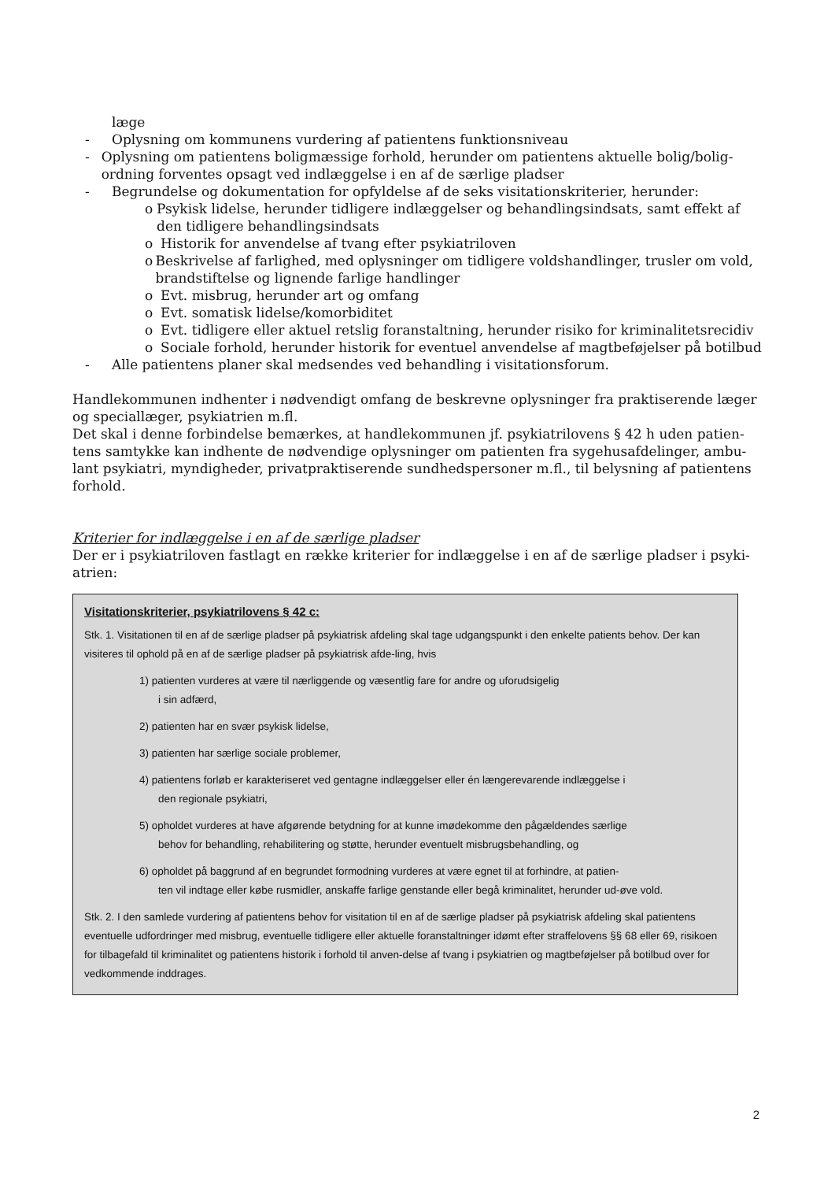læge
- Oplysning om kommunens vurdering af patientens funktionsniveau
- Oplysning om patientens boligmæssige forhold, herunder om patientens aktuelle bolig/bolig-ordning forventes opsagt ved indlæggelse i en af de særlige pladser
- Begrundelse og dokumentation for opfyldelse af de seks visitationskriterier, herunder:
o Psykisk lidelse, herunder tidligere indlæggelser og behandlingsindsats, samt effekt af den tidligere behandlingsindsats
o Historik for anvendelse af tvang efter psykiatriloven
o Beskrivelse af farlighed, med oplysninger om tidligere voldshandlinger, trusler om vold, brandstiftelse og lignende farlige handlinger
o Evt. misbrug, herunder art og omfang
o Evt. somatisk lidelse/komorbiditet
o Evt. tidligere eller aktuel retslig foranstaltning, herunder risiko for kriminalitetsrecidiv
o Sociale forhold, herunder historik for eventuel anvendelse af magtbeføjelser på botilbud
- Alle patientens planer skal medsendes ved behandling i visitationsforum.
Handlekommunen indhenter i nødvendigt omfang de beskrevne oplysninger fra praktiserende læger og speciallæger, psykiatrien m.fl.
Det skal i denne forbindelse bemærkes, at handlekommunen jf. psykiatrilovens § 42 h uden patien-tens samtykke kan indhente de nødvendige oplysninger om patienten fra sygehusafdelinger, ambu-lant psykiatri, myndigheder, privatpraktiserende sundhedspersoner m.fl., til belysning af patientens forhold.
Kriterier for indlæggelse i en af de særlige pladser
Der er i psykiatriloven fastlagt en række kriterier for indlæggelse i en af de særlige pladser i psyki-atrien:
Visitationskriterier, psykiatrilovens § 42 c:
Stk. 1. Visitationen til en af de særlige pladser på psykiatrisk afdeling skal tage udgangspunkt i den enkelte patients behov. Der kan visiteres til ophold på en af de særlige pladser på psykiatrisk afde-ling, hvis
1) patienten vurderes at være til nærliggende og væsentlig fare for andre og uforudsigelig
i sin adfærd,
2) patienten har en svær psykisk lidelse,
3) patienten har særlige sociale problemer,
4) patientens forløb er karakteriseret ved gentagne indlæggelser eller én længerevarende indlæggelse i
den regionale psykiatri,
5) opholdet vurderes at have afgørende betydning for at kunne imødekomme den pågældendes særlige
behov for behandling, rehabilitering og støtte, herunder eventuelt misbrugsbehandling, og
6) opholdet på baggrund af en begrundet formodning vurderes at være egnet til at forhindre, at patien-
ten vil indtage eller købe rusmidler, anskaffe farlige genstande eller begå kriminalitet, herunder ud-øve vold.
Stk. 2. I den samlede vurdering af patientens behov for visitation til en af de særlige pladser på psykiatrisk afdeling skal patientens eventuelle udfordringer med misbrug, eventuelle tidligere eller aktuelle foranstaltninger idømt efter straffelovens §§ 68 eller 69, risikoen for tilbagefald til kriminalitet og patientens historik i forhold til anven-delse af tvang i psykiatrien og magtbeføjelser på botilbud over for vedkommende inddrages.
2